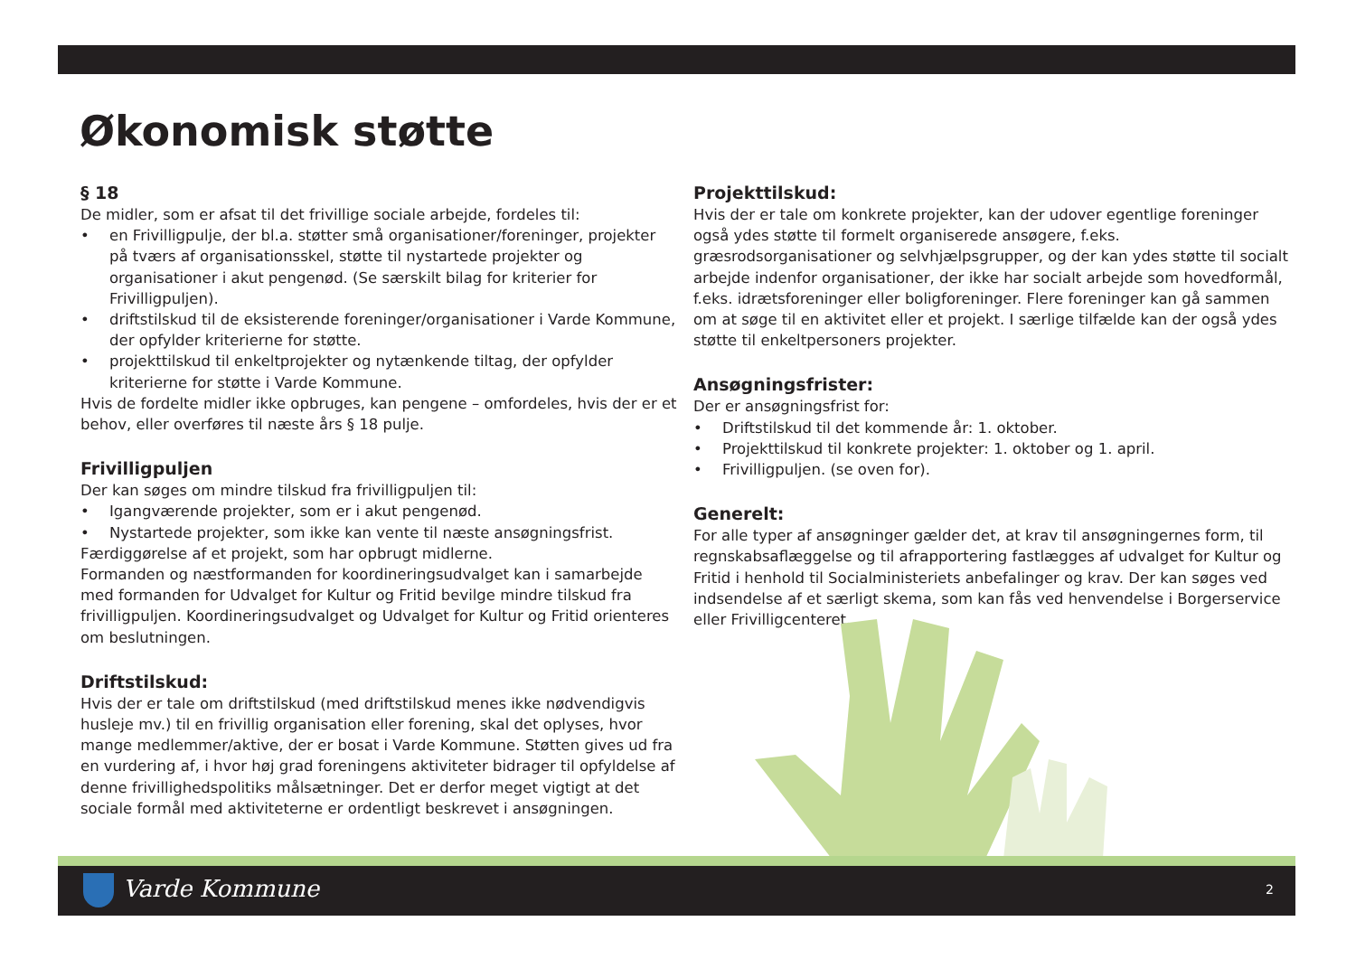Økonomisk støtte
§ 18
De midler, som er afsat til det frivillige sociale arbejde, fordeles til:
• en Frivilligpulje, der bl.a. støtter små organisationer/foreninger, projekter på tværs af organisationsskel, støtte til nystartede projekter og organisationer i akut pengenød. (Se særskilt bilag for kriterier for Frivilligpuljen).
• driftstilskud til de eksisterende foreninger/organisationer i Varde Kommune, der opfylder kriterierne for støtte.
• projekttilskud til enkeltprojekter og nytænkende tiltag, der opfylder kriterierne for støtte i Varde Kommune.
Hvis de fordelte midler ikke opbruges, kan pengene – omfordeles, hvis der er et behov, eller overføres til næste års § 18 pulje.
Frivilligpuljen
Der kan søges om mindre tilskud fra frivilligpuljen til:
• Igangværende projekter, som er i akut pengenød.
• Nystartede projekter, som ikke kan vente til næste ansøgningsfrist.
Færdiggørelse af et projekt, som har opbrugt midlerne.
Formanden og næstformanden for koordineringsudvalget kan i samarbejde med formanden for Udvalget for Kultur og Fritid bevilge mindre tilskud fra frivilligpuljen. Koordineringsudvalget og Udvalget for Kultur og Fritid orienteres om beslutningen.
Driftstilskud:
Hvis der er tale om driftstilskud (med driftstilskud menes ikke nødvendigvis husleje mv.) til en frivillig organisation eller forening, skal det oplyses, hvor mange medlemmer/aktive, der er bosat i Varde Kommune. Støtten gives ud fra en vurdering af, i hvor høj grad foreningens aktiviteter bidrager til opfyldelse af denne frivillighedspolitiks målsætninger. Det er derfor meget vigtigt at det sociale formål med aktiviteterne er ordentligt beskrevet i ansøgningen.
Projekttilskud:
Hvis der er tale om konkrete projekter, kan der udover egentlige foreninger også ydes støtte til formelt organiserede ansøgere, f.eks. græsrodsorganisationer og selvhjælpsgrupper, og der kan ydes støtte til socialt arbejde indenfor organisationer, der ikke har socialt arbejde som hovedformål, f.eks. idrætsforeninger eller boligforeninger. Flere foreninger kan gå sammen om at søge til en aktivitet eller et projekt. I særlige tilfælde kan der også ydes støtte til enkeltpersoners projekter.
Ansøgningsfrister:
Der er ansøgningsfrist for:
• Driftstilskud til det kommende år: 1. oktober.
• Projekttilskud til konkrete projekter: 1. oktober og 1. april.
• Frivilligpuljen. (se oven for).
Generelt:
For alle typer af ansøgninger gælder det, at krav til ansøgningernes form, til regnskabsaflæggelse og til afrapportering fastlægges af udvalget for Kultur og Fritid i henhold til Socialministeriets anbefalinger og krav. Der kan søges ved indsendelse af et særligt skema, som kan fås ved henvendelse i Borgerservice eller Frivilligcenteret.
Varde Kommune 2